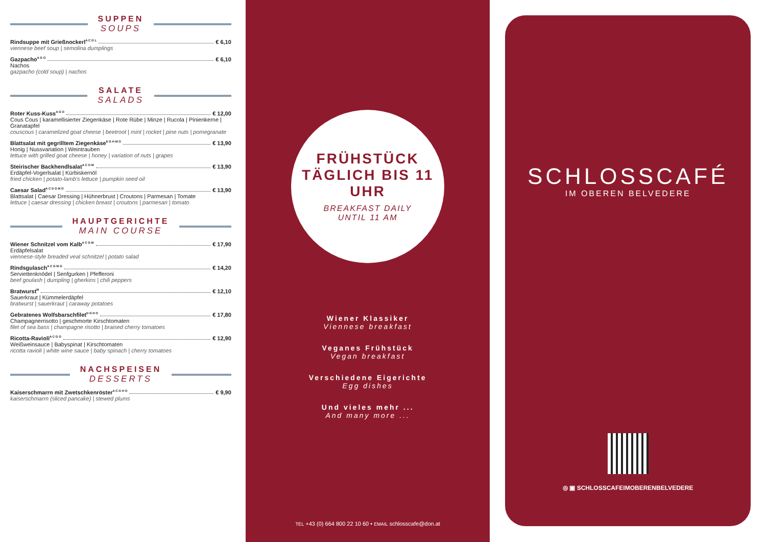SUPPEN
SOUPS
Rindsuppe mit Grießnockerl <sup>A C G L</sup> € 6,10
viennese beef soup | semolina dumplings
Gazpacho <sup>A G O</sup> € 6,10
Nachos
gazpacho (cold soup) | nachos
SALATE
SALADS
Roter Kuss-Kuss <sup>A G O</sup> € 12,00
Cous Cous | karamellisierter Ziegenkäse | Rote Rübe | Minze | Rucola | Pinienkerne | Granatapfel
couscous | caramelized goat cheese | beetroot | mint | rocket | pine nuts | pomegranate
Blattsalat mit gegrilltem Ziegenkäse <sup>E G H M O</sup> € 13,90
Honig | Nussvariation | Weintrauben
lettuce with grilled goat cheese | honey | variation of nuts | grapes
Steirischer Backhendlsalat <sup>A C O M</sup> € 13,90
Erdäpfel-Vogerlsalat | Kürbiskernöl
fried chicken | potato-lamb's lettuce | pumpkin seed oil
Caesar Salad <sup>A C D G M O</sup> € 13,90
Blattsalat | Caesar Dressing | Hühnerbrust | Croutons | Parmesan | Tomate
lettuce | caesar dressing | chicken breast | croutons | parmesan | tomato
HAUPTGERICHTE
MAIN COURSE
Wiener Schnitzel vom Kalb <sup>A C G M</sup> € 17,90
Erdäpfelsalat
viennese-style breaded veal schnitzel | potato salad
Rindsgulasch <sup>A C G M O</sup> € 14,20
Serviettenknödel | Senfgurken | Pfefferoni
beef goulash | dumpling | gherkins | chili peppers
Bratwurst <sup>M</sup> € 12,10
Sauerkraut | Kümmelerdäpfel
bratwurst | sauerkraut | caraway potatoes
Gebratenes Wolfsbarschfilet <sup>D G H O</sup> € 17,80
Champagnerrisotto | geschmorte Kirschtomaten
filet of sea bass | champagne risotto | braised cherry tomatoes
Ricotta-Ravioli <sup>A C G O</sup> € 12,90
Weißweinsauce | Babyspinat | Kirschtomaten
ricotta ravioli | white wine sauce | baby spinach | cherry tomatoes
NACHSPEISEN
DESSERTS
Kaiserschmarrn mit Zwetschkenröster <sup>A C G H O</sup> € 9,90
kaiserschmarrn (sliced pancake) | stewed plums
FRÜHSTÜCK
TÄGLICH BIS 11 UHR
BREAKFAST DAILY
UNTIL 11 AM
Wiener Klassiker
Viennese breakfast
Veganes Frühstück
Vegan breakfast
Verschiedene Eigerichte
Egg dishes
Und vieles mehr ...
And many more ...
TEL +43 (0) 664 800 22 10 60 • EMAIL schlosscafe@don.at
SCHLOSSCAFÉ
IM OBEREN BELVEDERE
◎ ▣ SCHLOSSCAFEIMOBERENBELVEDERE